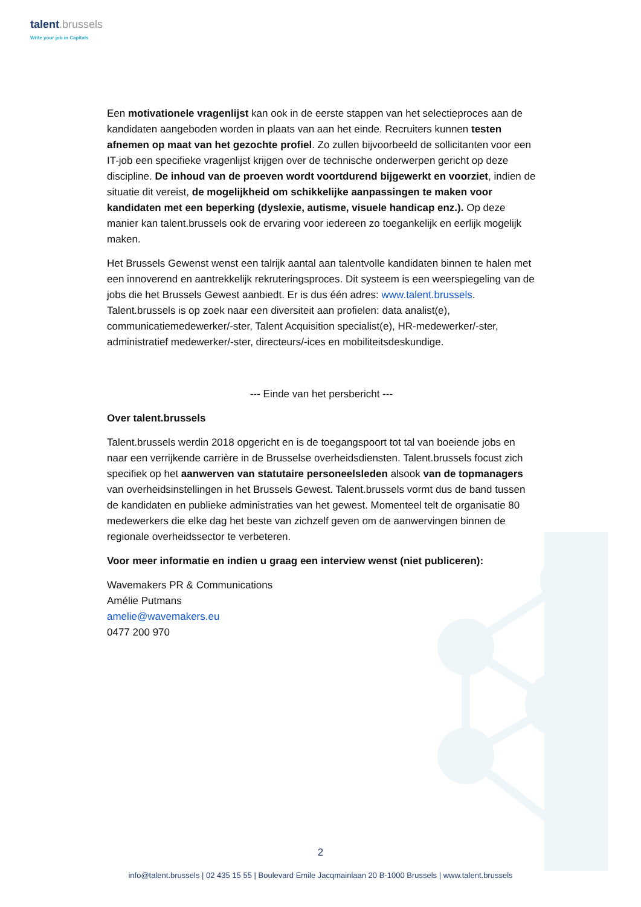talent.brussels
Write your job in Capitals
Een motivationele vragenlijst kan ook in de eerste stappen van het selectieproces aan de kandidaten aangeboden worden in plaats van aan het einde. Recruiters kunnen testen afnemen op maat van het gezochte profiel. Zo zullen bijvoorbeeld de sollicitanten voor een IT-job een specifieke vragenlijst krijgen over de technische onderwerpen gericht op deze discipline. De inhoud van de proeven wordt voortdurend bijgewerkt en voorziet, indien de situatie dit vereist, de mogelijkheid om schikkelijke aanpassingen te maken voor kandidaten met een beperking (dyslexie, autisme, visuele handicap enz.). Op deze manier kan talent.brussels ook de ervaring voor iedereen zo toegankelijk en eerlijk mogelijk maken.
Het Brussels Gewenst wenst een talrijk aantal aan talentvolle kandidaten binnen te halen met een innoverend en aantrekkelijk rekruteringsproces. Dit systeem is een weerspiegeling van de jobs die het Brussels Gewest aanbiedt. Er is dus één adres: www.talent.brussels. Talent.brussels is op zoek naar een diversiteit aan profielen: data analist(e), communicatiemedewerker/-ster, Talent Acquisition specialist(e), HR-medewerker/-ster, administratief medewerker/-ster, directeurs/-ices en mobiliteitsdeskundige.
--- Einde van het persbericht ---
Over talent.brussels
Talent.brussels werdin 2018 opgericht en is de toegangspoort tot tal van boeiende jobs en naar een verrijkende carrière in de Brusselse overheidsdiensten. Talent.brussels focust zich specifiek op het aanwerven van statutaire personeelsleden alsook van de topmanagers van overheidsinstellingen in het Brussels Gewest. Talent.brussels vormt dus de band tussen de kandidaten en publieke administraties van het gewest. Momenteel telt de organisatie 80 medewerkers die elke dag het beste van zichzelf geven om de aanwervingen binnen de regionale overheidssector te verbeteren.
Voor meer informatie en indien u graag een interview wenst (niet publiceren):
Wavemakers PR & Communications
Amélie Putmans
amelie@wavemakers.eu
0477 200 970
2
info@talent.brussels | 02 435 15 55 | Boulevard Emile Jacqmainlaan 20 B-1000 Brussels | www.talent.brussels